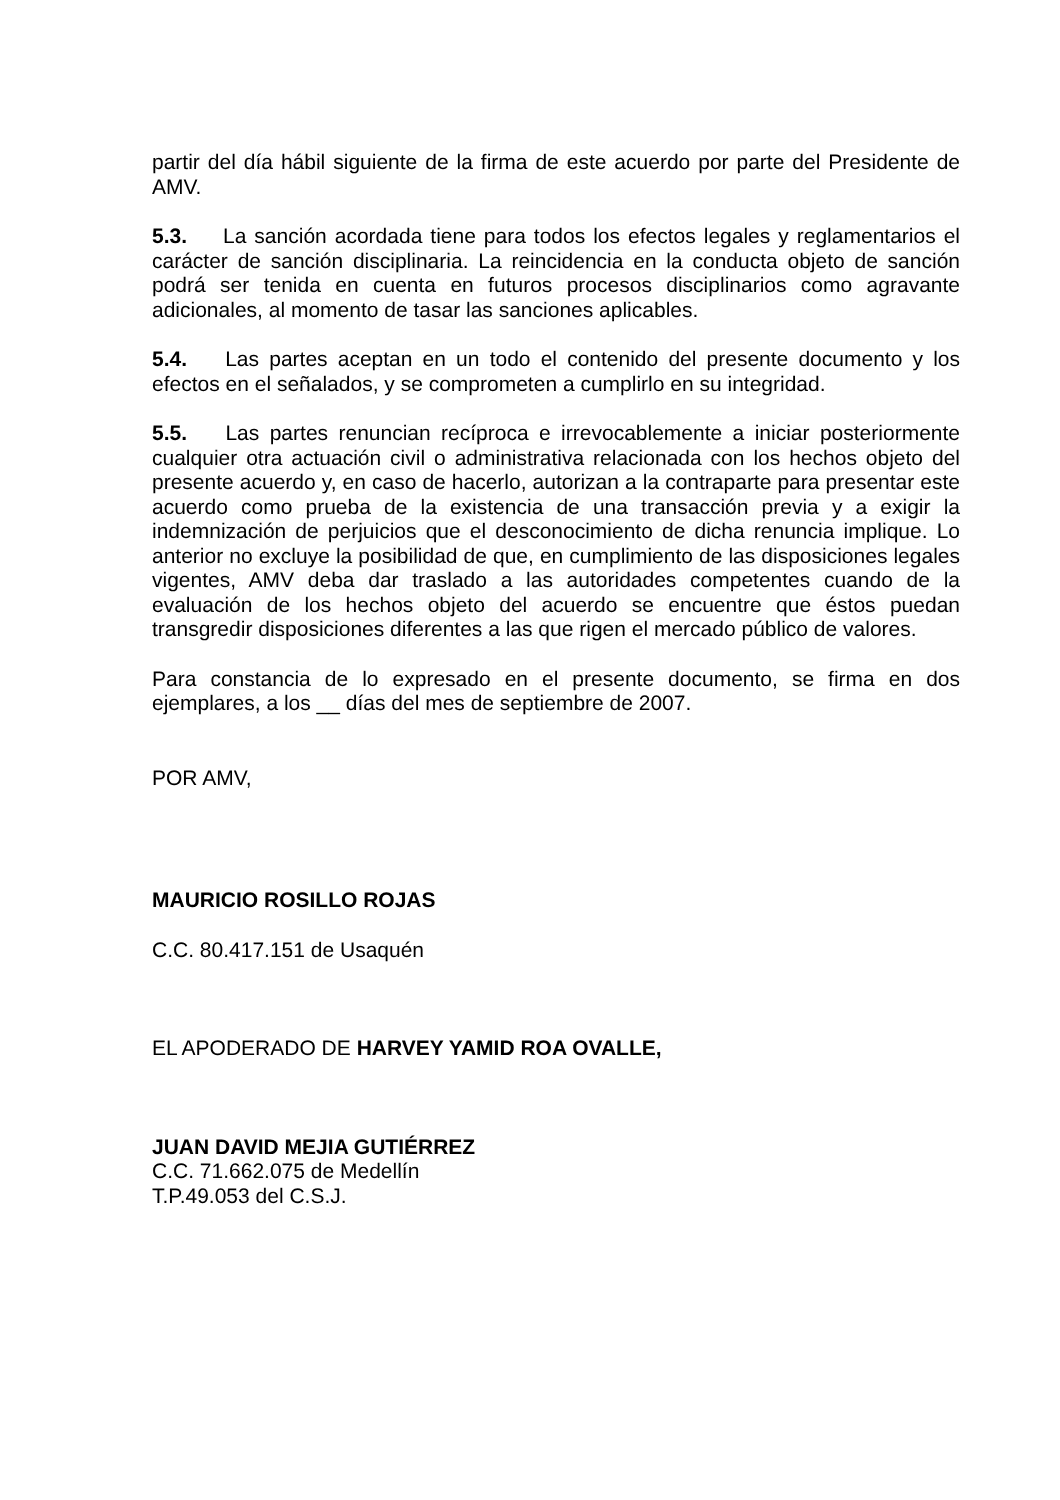partir del día hábil siguiente de la firma de este acuerdo por parte del Presidente de AMV.
5.3. La sanción acordada tiene para todos los efectos legales y reglamentarios el carácter de sanción disciplinaria. La reincidencia en la conducta objeto de sanción podrá ser tenida en cuenta en futuros procesos disciplinarios como agravante adicionales, al momento de tasar las sanciones aplicables.
5.4. Las partes aceptan en un todo el contenido del presente documento y los efectos en el señalados, y se comprometen a cumplirlo en su integridad.
5.5. Las partes renuncian recíproca e irrevocablemente a iniciar posteriormente cualquier otra actuación civil o administrativa relacionada con los hechos objeto del presente acuerdo y, en caso de hacerlo, autorizan a la contraparte para presentar este acuerdo como prueba de la existencia de una transacción previa y a exigir la indemnización de perjuicios que el desconocimiento de dicha renuncia implique. Lo anterior no excluye la posibilidad de que, en cumplimiento de las disposiciones legales vigentes, AMV deba dar traslado a las autoridades competentes cuando de la evaluación de los hechos objeto del acuerdo se encuentre que éstos puedan transgredir disposiciones diferentes a las que rigen el mercado público de valores.
Para constancia de lo expresado en el presente documento, se firma en dos ejemplares, a los __ días del mes de septiembre de 2007.
POR AMV,
MAURICIO ROSILLO ROJAS
C.C. 80.417.151 de Usaquén
EL APODERADO DE HARVEY YAMID ROA OVALLE,
JUAN DAVID MEJIA GUTIÉRREZ
C.C. 71.662.075 de Medellín
T.P.49.053 del C.S.J.